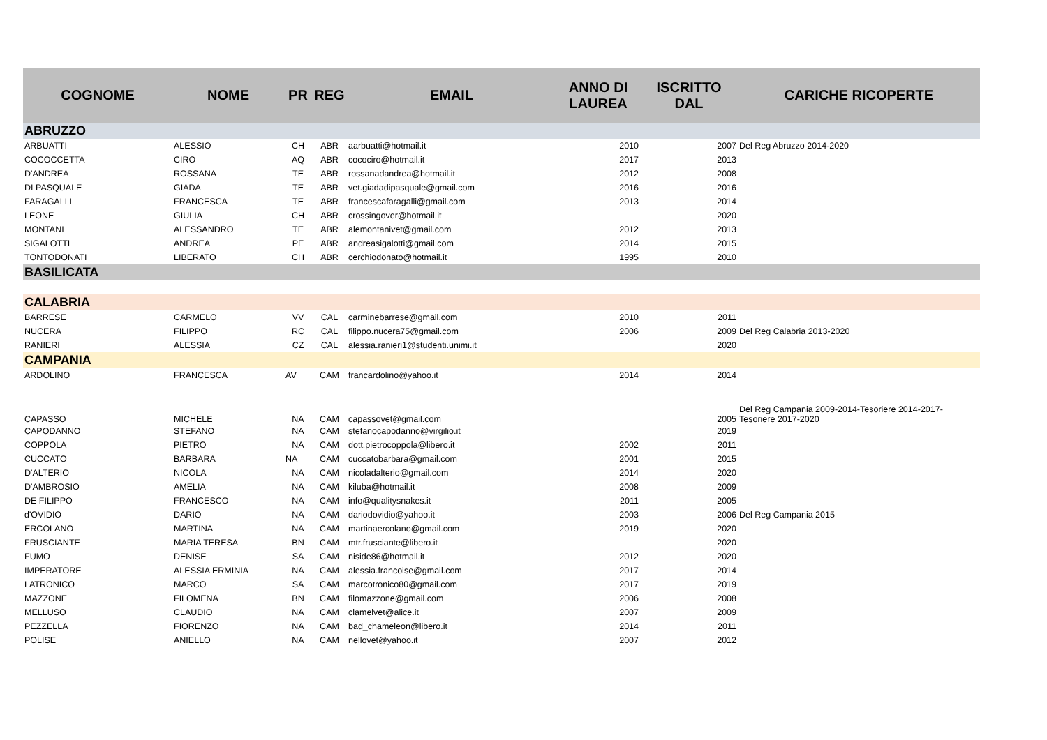| COGNOME | NOME | PR | REG | EMAIL | ANNO DI LAUREA | ISCRITTO DAL | CARICHE RICOPERTE |
| --- | --- | --- | --- | --- | --- | --- | --- |
| ABRUZZO | | | | | | | |
| ARBUATTI | ALESSIO | CH | ABR | aarbuatti@hotmail.it | 2010 | 2007 | Del Reg Abruzzo 2014-2020 |
| COCOCCETTA | CIRO | AQ | ABR | cocociro@hotmail.it | 2017 | 2013 | |
| D'ANDREA | ROSSANA | TE | ABR | rossanadandrea@hotmail.it | 2012 | 2008 | |
| DI PASQUALE | GIADA | TE | ABR | vet.giadadipasquale@gmail.com | 2016 | 2016 | |
| FARAGALLI | FRANCESCA | TE | ABR | francescafaragalli@gmail.com | 2013 | 2014 | |
| LEONE | GIULIA | CH | ABR | crossingover@hotmail.it | | 2020 | |
| MONTANI | ALESSANDRO | TE | ABR | alemontanivet@gmail.com | 2012 | 2013 | |
| SIGALOTTI | ANDREA | PE | ABR | andreasigalotti@gmail.com | 2014 | 2015 | |
| TONTODONATI | LIBERATO | CH | ABR | cerchiodonato@hotmail.it | 1995 | 2010 | |
| BASILICATA | | | | | | | |
| CALABRIA | | | | | | | |
| BARRESE | CARMELO | VV | CAL | carminebarrese@gmail.com | 2010 | 2011 | |
| NUCERA | FILIPPO | RC | CAL | filippo.nucera75@gmail.com | 2006 | 2009 | Del Reg Calabria 2013-2020 |
| RANIERI | ALESSIA | CZ | CAL | alessia.ranieri1@studenti.unimi.it | | 2020 | |
| CAMPANIA | | | | | | | |
| ARDOLINO | FRANCESCA | AV | CAM | francardolino@yahoo.it | 2014 | 2014 | |
| CAPASSO | MICHELE | NA | CAM | capassovet@gmail.com | | 2005 | Del Reg Campania 2009-2014-Tesoriere 2014-2017-Tesoriere 2017-2020 |
| CAPODANNO | STEFANO | NA | CAM | stefanocapodanno@virgilio.it | | 2019 | |
| COPPOLA | PIETRO | NA | CAM | dott.pietrocoppola@libero.it | 2002 | 2011 | |
| CUCCATO | BARBARA | NA | CAM | cuccatobarbara@gmail.com | 2001 | 2015 | |
| D'ALTERIO | NICOLA | NA | CAM | nicoladalterio@gmail.com | 2014 | 2020 | |
| D'AMBROSIO | AMELIA | NA | CAM | kiluba@hotmail.it | 2008 | 2009 | |
| DE FILIPPO | FRANCESCO | NA | CAM | info@qualitysnakes.it | 2011 | 2005 | |
| d'OVIDIO | DARIO | NA | CAM | dariodovidio@yahoo.it | 2003 | 2006 | Del Reg Campania 2015 |
| ERCOLANO | MARTINA | NA | CAM | martinaercolano@gmail.com | 2019 | 2020 | |
| FRUSCIANTE | MARIA TERESA | BN | CAM | mtr.frusciante@libero.it | | 2020 | |
| FUMO | DENISE | SA | CAM | niside86@hotmail.it | 2012 | 2020 | |
| IMPERATORE | ALESSIA ERMINIA | NA | CAM | alessia.francoise@gmail.com | 2017 | 2014 | |
| LATRONICO | MARCO | SA | CAM | marcotronico80@gmail.com | 2017 | 2019 | |
| MAZZONE | FILOMENA | BN | CAM | filomazzone@gmail.com | 2006 | 2008 | |
| MELLUSO | CLAUDIO | NA | CAM | clamelvet@alice.it | 2007 | 2009 | |
| PEZZELLA | FIORENZO | NA | CAM | bad_chameleon@libero.it | 2014 | 2011 | |
| POLISE | ANIELLO | NA | CAM | nellovet@yahoo.it | 2007 | 2012 | |